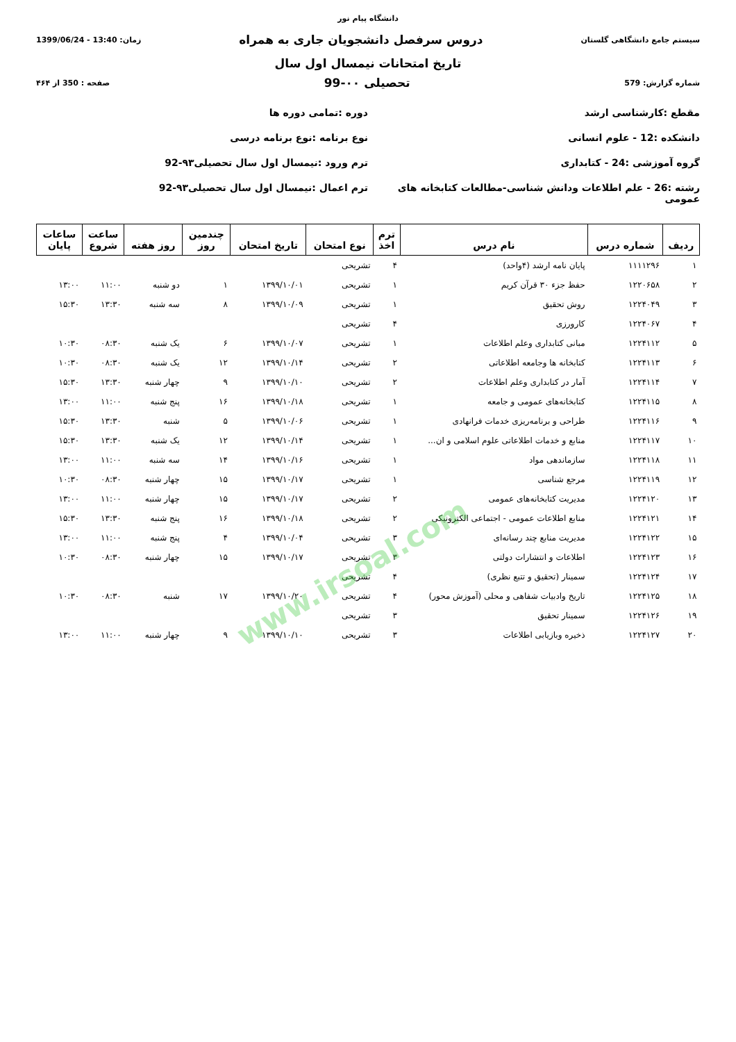دانشگاه پیام نور
سیستم جامع دانشگاهی گلستان دروس سرفصل دانشجویان جاری به همراه زمان: 13:40 - 1399/06/24
تاریخ امتحانات نیمسال اول سال
شماره گزارش: 579 تحصیلی ۰۰-99 صفحه : 350 از ۴۶۴
مقطع :کارشناسی ارشد
دوره :تمامی دوره ها
دانشکده :12 - علوم انسانی
نوع برنامه :نوع برنامه درسی
گروه آموزشی :24 - کتابداری
ترم ورود :نیمسال اول سال تحصیلی۹۳-92
رشته :26 - علم اطلاعات ودانش شناسی-مطالعات کتابخانه های عمومی
ترم اعمال :نیمسال اول سال تحصیلی۹۳-92
| ردیف | شماره درس | نام درس | ترم اخذ | نوع امتحان | تاریخ امتحان | چندمین روز | روز هفته | ساعت شروع | ساعات پایان |
| --- | --- | --- | --- | --- | --- | --- | --- | --- | --- |
| ۱ | ۱۱۱۱۲۹۶ | پایان نامه ارشد (۴واحد) | ۴ | تشریحی | | | | | |
| ۲ | ۱۲۲۰۶۵۸ | حفظ جزء ۳۰ قرآن کریم | ۱ | تشریحی | ۱۳۹۹/۱۰/۰۱ | ۱ | دو شنبه | ۱۱:۰۰ | ۱۳:۰۰ |
| ۳ | ۱۲۲۴۰۴۹ | روش تحقیق | ۱ | تشریحی | ۱۳۹۹/۱۰/۰۹ | ۸ | سه شنبه | ۱۳:۳۰ | ۱۵:۳۰ |
| ۴ | ۱۲۲۴۰۶۷ | کارورزی | ۴ | تشریحی | | | | | |
| ۵ | ۱۲۲۴۱۱۲ | مبانی کتابداری وعلم اطلاعات | ۱ | تشریحی | ۱۳۹۹/۱۰/۰۷ | ۶ | یک شنبه | ۰۸:۳۰ | ۱۰:۳۰ |
| ۶ | ۱۲۲۴۱۱۳ | کتابخانه ها وجامعه اطلاعاتی | ۲ | تشریحی | ۱۳۹۹/۱۰/۱۴ | ۱۲ | یک شنبه | ۰۸:۳۰ | ۱۰:۳۰ |
| ۷ | ۱۲۲۴۱۱۴ | آمار در کتابداری وعلم اطلاعات | ۲ | تشریحی | ۱۳۹۹/۱۰/۱۰ | ۹ | چهار شنبه | ۱۳:۳۰ | ۱۵:۳۰ |
| ۸ | ۱۲۲۴۱۱۵ | کتابخانه‌های عمومی و جامعه | ۱ | تشریحی | ۱۳۹۹/۱۰/۱۸ | ۱۶ | پنج شنبه | ۱۱:۰۰ | ۱۳:۰۰ |
| ۹ | ۱۲۲۴۱۱۶ | طراحی و برنامه‌ریزی خدمات فرانهادی | ۱ | تشریحی | ۱۳۹۹/۱۰/۰۶ | ۵ | شنبه | ۱۳:۳۰ | ۱۵:۳۰ |
| ۱۰ | ۱۲۲۴۱۱۷ | منابع و خدمات اطلاعاتی علوم اسلامی و ان... | ۱ | تشریحی | ۱۳۹۹/۱۰/۱۴ | ۱۲ | یک شنبه | ۱۳:۳۰ | ۱۵:۳۰ |
| ۱۱ | ۱۲۲۴۱۱۸ | سازماندهی مواد | ۱ | تشریحی | ۱۳۹۹/۱۰/۱۶ | ۱۴ | سه شنبه | ۱۱:۰۰ | ۱۳:۰۰ |
| ۱۲ | ۱۲۲۴۱۱۹ | مرجع شناسی | ۱ | تشریحی | ۱۳۹۹/۱۰/۱۷ | ۱۵ | چهار شنبه | ۰۸:۳۰ | ۱۰:۳۰ |
| ۱۳ | ۱۲۲۴۱۲۰ | مدیریت کتابخانه‌های عمومی | ۲ | تشریحی | ۱۳۹۹/۱۰/۱۷ | ۱۵ | چهار شنبه | ۱۱:۰۰ | ۱۳:۰۰ |
| ۱۴ | ۱۲۲۴۱۲۱ | منابع اطلاعات عمومی - اجتماعی الکترونیکی | ۲ | تشریحی | ۱۳۹۹/۱۰/۱۸ | ۱۶ | پنج شنبه | ۱۳:۳۰ | ۱۵:۳۰ |
| ۱۵ | ۱۲۲۴۱۲۲ | مدیریت منابع چند رسانه‌ای | ۳ | تشریحی | ۱۳۹۹/۱۰/۰۴ | ۴ | پنج شنبه | ۱۱:۰۰ | ۱۳:۰۰ |
| ۱۶ | ۱۲۲۴۱۲۳ | اطلاعات و انتشارات دولتی | ۳ | تشریحی | ۱۳۹۹/۱۰/۱۷ | ۱۵ | چهار شنبه | ۰۸:۳۰ | ۱۰:۳۰ |
| ۱۷ | ۱۲۲۴۱۲۴ | سمینار (تحقیق و تتبع نظری) | ۴ | تشریحی | | | | | |
| ۱۸ | ۱۲۲۴۱۲۵ | تاریخ وادبیات شفاهی و محلی (آموزش محور) | ۴ | تشریحی | ۱۳۹۹/۱۰/۲۰ | ۱۷ | شنبه | ۰۸:۳۰ | ۱۰:۳۰ |
| ۱۹ | ۱۲۲۴۱۲۶ | سمینار تحقیق | ۳ | تشریحی | | | | | |
| ۲۰ | ۱۲۲۴۱۲۷ | ذخیره وبازیابی اطلاعات | ۳ | تشریحی | ۱۳۹۹/۱۰/۱۰ | ۹ | چهار شنبه | ۱۱:۰۰ | ۱۳:۰۰ |
www.irsoal.com